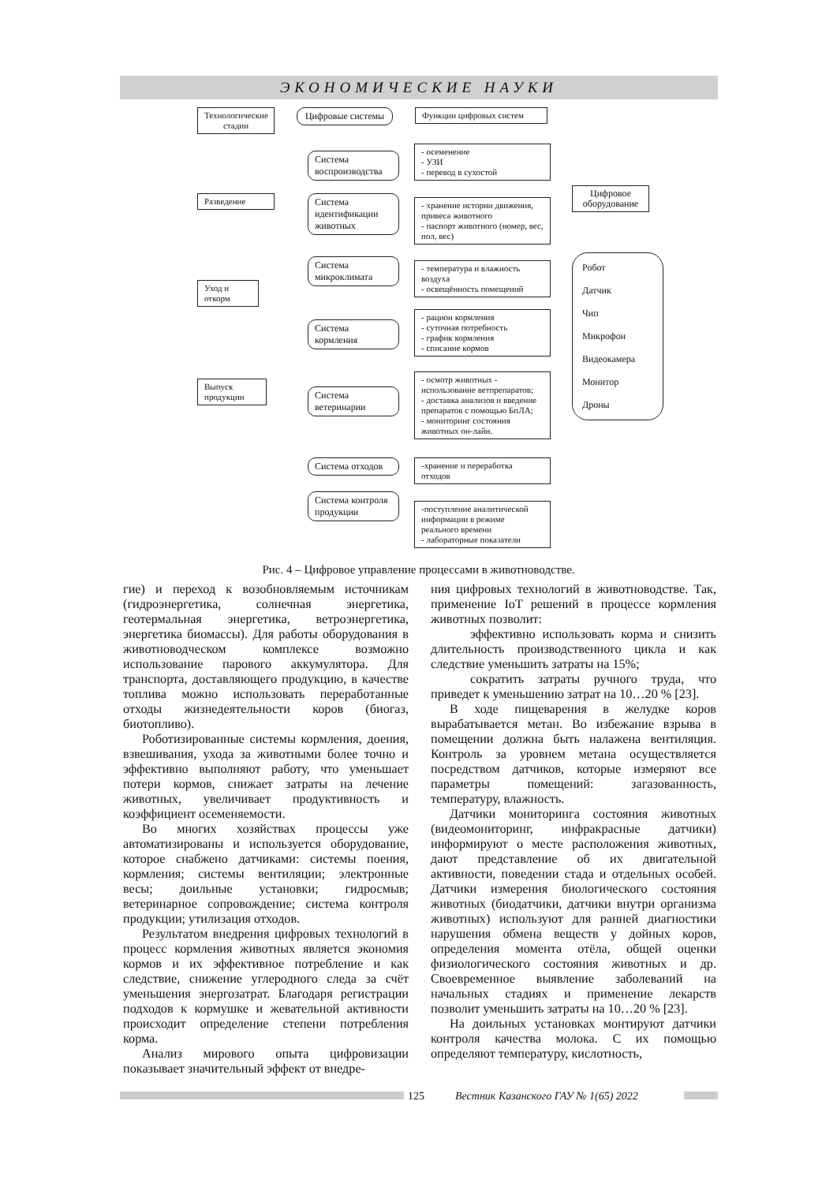ЭКОНОМИЧЕСКИЕ НАУКИ
Технологические стадии
Цифровые системы
Функции цифровых систем
Разведение
Уход и откорм
Выпуск продукции
Система воспроизводства
Система идентификации животных
Система микроклимата
Система кормления
Система ветеринарии
Система отходов
Система контроля продукции
- осеменение
- УЗИ
- перевод в сухостой
- хранение истории движения, привеса животного
- паспорт животного (номер, вес, пол, вес)
- температура и влажность воздуха
- освещённость помещений
- рацион кормления
- суточная потребность
- график кормления
- списание кормов
- осмотр животных - использование ветпрепаратов;
- доставка анализов и введение препаратов с помощью БпЛА;
- мониторинг состояния животных он-лайн.
-хранение и переработка отходов
-поступление аналитической информации в режиме реального времени
- лабораторные показатели
Цифровое оборудование
Робот
Датчик
Чип
Микрофон
Видеокамера
Монитор
Дроны
Рис. 4 – Цифровое управление процессами в животноводстве.
гие) и переход к возобновляемым источникам (гидроэнергетика, солнечная энергетика, геотермальная энергетика, ветроэнергетика, энергетика биомассы). Для работы оборудования в животноводческом комплексе возможно использование парового аккумулятора. Для транспорта, доставляющего продукцию, в качестве топлива можно использовать переработанные отходы жизнедеятельности коров (биогаз, биотопливо).
Роботизированные системы кормления, доения, взвешивания, ухода за животными более точно и эффективно выполняют работу, что уменьшает потери кормов, снижает затраты на лечение животных, увеличивает продуктивность и коэффициент осеменяемости.
Во многих хозяйствах процессы уже автоматизированы и используется оборудование, которое снабжено датчиками: системы поения, кормления; системы вентиляции; электронные весы; доильные установки; гидросмыв; ветеринарное сопровождение; система контроля продукции; утилизация отходов.
Результатом внедрения цифровых технологий в процесс кормления животных является экономия кормов и их эффективное потребление и как следствие, снижение углеродного следа за счёт уменьшения энергозатрат. Благодаря регистрации подходов к кормушке и жевательной активности происходит определение степени потребления корма.
Анализ мирового опыта цифровизации показывает значительный эффект от внедре-
ния цифровых технологий в животноводстве. Так, применение IoT решений в процессе кормления животных позволит:
эффективно использовать корма и снизить длительность производственного цикла и как следствие уменьшить затраты на 15%;
сократить затраты ручного труда, что приведет к уменьшению затрат на 10…20 % [23].
В ходе пищеварения в желудке коров вырабатывается метан. Во избежание взрыва в помещении должна быть налажена вентиляция. Контроль за уровнем метана осуществляется посредством датчиков, которые измеряют все параметры помещений: загазованность, температуру, влажность.
Датчики мониторинга состояния животных (видеомониторинг, инфракрасные датчики) информируют о месте расположения животных, дают представление об их двигательной активности, поведении стада и отдельных особей. Датчики измерения биологического состояния животных (биодатчики, датчики внутри организма животных) используют для ранней диагностики нарушения обмена веществ у дойных коров, определения момента отёла, общей оценки физиологического состояния животных и др. Своевременное выявление заболеваний на начальных стадиях и применение лекарств позволит уменьшить затраты на 10…20 % [23].
На доильных установках монтируют датчики контроля качества молока. С их помощью определяют температуру, кислотность,
125 Вестник Казанского ГАУ № 1(65) 2022